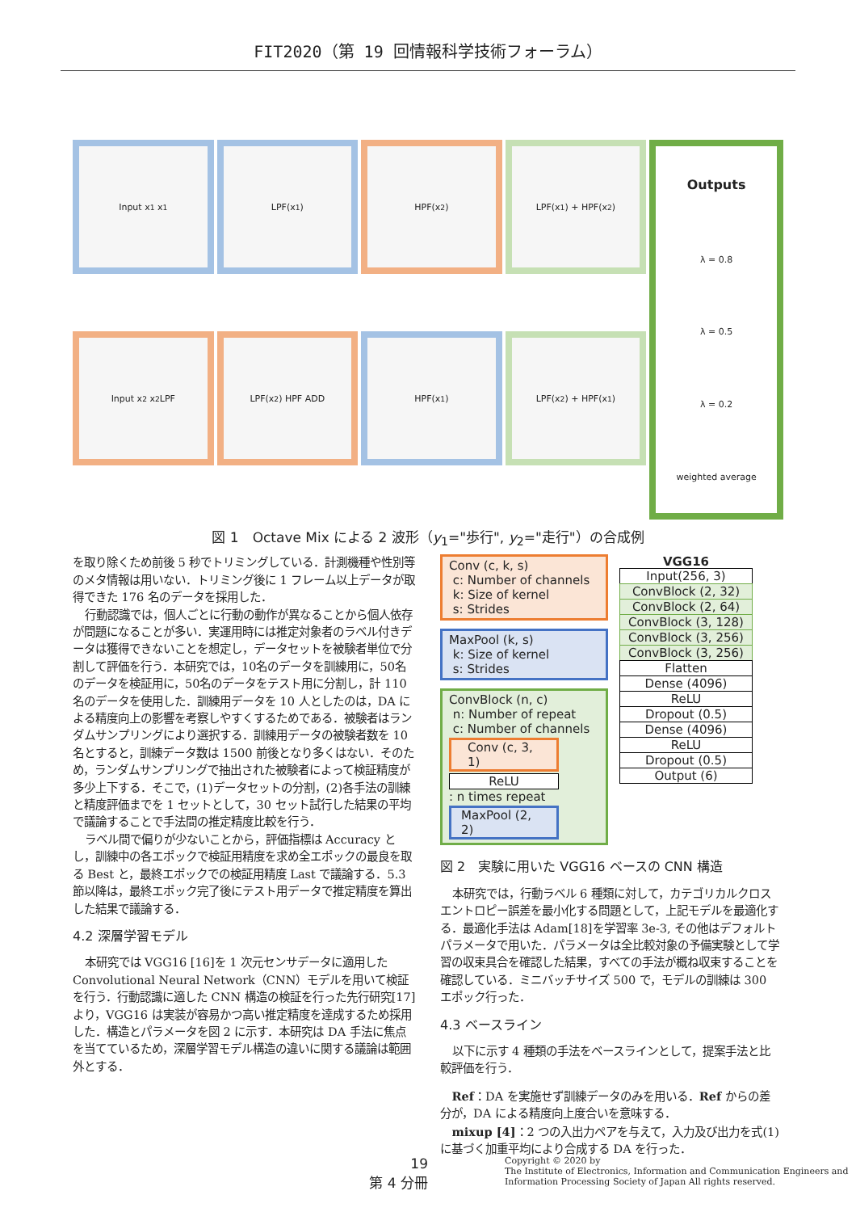FIT2020（第 19 回情報科学技術フォーラム）
Input x<sub>1</sub> x<sub>1</sub>
LPF(x<sub>1</sub>)
HPF(x<sub>2</sub>)
LPF(x<sub>1</sub>) + HPF(x<sub>2</sub>)
Outputs
λ = 0.8
λ = 0.5
λ = 0.2
weighted average
Input x<sub>2</sub> x<sub>2</sub> LPF
LPF(x<sub>2</sub>) HPF ADD
HPF(x<sub>1</sub>)
LPF(x<sub>2</sub>) + HPF(x<sub>1</sub>)
図 1　Octave Mix による 2 波形（y<sub>1</sub>="歩行", y<sub>2</sub>="走行"）の合成例
を取り除くため前後 5 秒でトリミングしている．計測機種や性別等のメタ情報は用いない．トリミング後に 1 フレーム以上データが取得できた 176 名のデータを採用した．
行動認識では，個人ごとに行動の動作が異なることから個人依存が問題になることが多い．実運用時には推定対象者のラベル付きデータは獲得できないことを想定し，データセットを被験者単位で分割して評価を行う．本研究では，10名のデータを訓練用に，50名のデータを検証用に，50名のデータをテスト用に分割し，計 110 名のデータを使用した．訓練用データを 10 人としたのは，DA による精度向上の影響を考察しやすくするためである．被験者はランダムサンプリングにより選択する．訓練用データの被験者数を 10 名とすると，訓練データ数は 1500 前後となり多くはない．そのため，ランダムサンプリングで抽出された被験者によって検証精度が多少上下する．そこで，(1)データセットの分割，(2)各手法の訓練と精度評価までを 1 セットとして，30 セット試行した結果の平均で議論することで手法間の推定精度比較を行う．
ラベル間で偏りが少ないことから，評価指標は Accuracy とし，訓練中の各エポックで検証用精度を求め全エポックの最良を取る Best と，最終エポックでの検証用精度 Last で議論する．5.3 節以降は，最終エポック完了後にテスト用データで推定精度を算出した結果で議論する．
4.2 深層学習モデル
本研究では VGG16 [16]を 1 次元センサデータに適用した Convolutional Neural Network（CNN）モデルを用いて検証を行う．行動認識に適した CNN 構造の検証を行った先行研究[17]より，VGG16 は実装が容易かつ高い推定精度を達成するため採用した．構造とパラメータを図 2 に示す．本研究は DA 手法に焦点を当てているため，深層学習モデル構造の違いに関する議論は範囲外とする．
Conv (c, k, s)
c: Number of channels
k: Size of kernel
s: Strides
MaxPool (k, s)
k: Size of kernel
s: Strides
ConvBlock (n, c)
n: Number of repeat
c: Number of channels
Conv (c, 3, 1)
ReLU
: n times repeat
MaxPool (2, 2)
VGG16
Input(256, 3)
ConvBlock (2, 32)
ConvBlock (2, 64)
ConvBlock (3, 128)
ConvBlock (3, 256)
ConvBlock (3, 256)
Flatten
Dense (4096)
ReLU
Dropout (0.5)
Dense (4096)
ReLU
Dropout (0.5)
Output (6)
図 2　実験に用いた VGG16 ベースの CNN 構造
本研究では，行動ラベル 6 種類に対して，カテゴリカルクロスエントロピー誤差を最小化する問題として，上記モデルを最適化する．最適化手法は Adam[18]を学習率 3e-3, その他はデフォルトパラメータで用いた．パラメータは全比較対象の予備実験として学習の収束具合を確認した結果，すべての手法が概ね収束することを確認している．ミニバッチサイズ 500 で，モデルの訓練は 300 エポック行った．
4.3 ベースライン
以下に示す 4 種類の手法をベースラインとして，提案手法と比較評価を行う．
Ref：DA を実施せず訓練データのみを用いる．Ref からの差分が，DA による精度向上度合いを意味する．
mixup [4]：2 つの入出力ペアを与えて，入力及び出力を式(1)に基づく加重平均により合成する DA を行った．
19
第 4 分冊
Copyright © 2020 by
The Institute of Electronics, Information and Communication Engineers and
Information Processing Society of Japan All rights reserved.